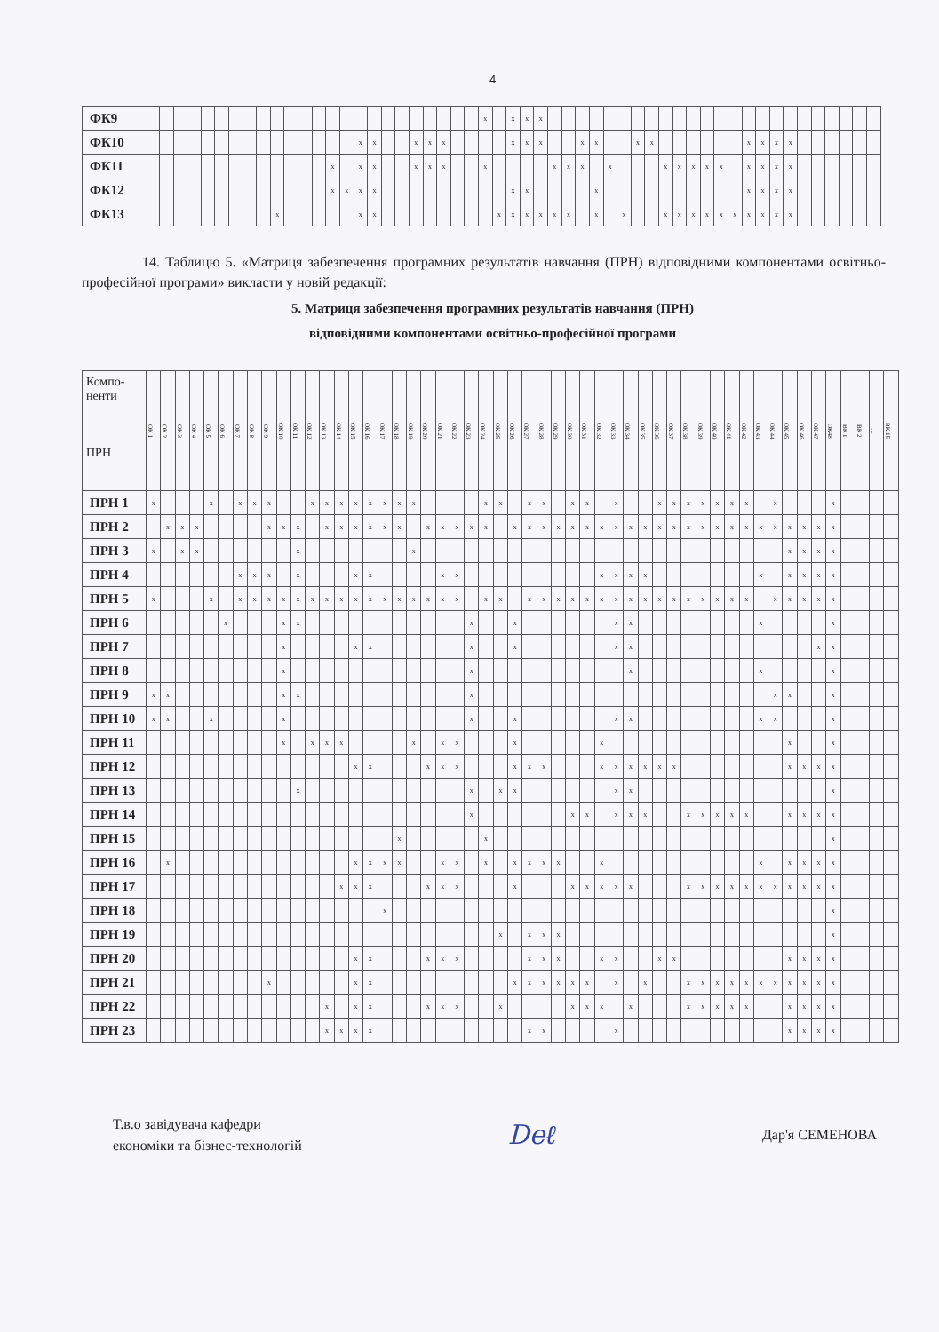4
| ФК9 | | | | | | | | | | | | | | | | | | | | | | | | x | | x | x | x | | | | | | | | | | | | | | | | | | | | | | | | |
| ФК10 | | | | | | | | | | | | | | | x | x | | | x | x | x | | | | | x | x | x | | | x | x | | | x | x | | | | | | | x | x | x | x | | | | | | |
| ФК11 | | | | | | | | | | | | | x | | x | x | | | x | x | x | | | x | | | | | x | x | x | | x | | | | x | x | x | x | x | | x | x | x | x | | | | | | |
| ФК12 | | | | | | | | | | | | | x | x | x | x | | | | | | | | | | x | x | | | | | x | | | | | | | | | | | x | x | x | x | | | | | | |
| ФК13 | | | | | | | | | x | | | | | | x | x | | | | | | | | | x | x | x | x | x | x | | x | | x | | | x | x | x | x | x | x | x | x | x | x | | | | | | |
14. Таблицю 5. «Матриця забезпечення програмних результатів навчання (ПРН) відповідними компонентами освітньо-професійної програми» викласти у новій редакції:
5. Матриця забезпечення програмних результатів навчання (ПРН)
відповідними компонентами освітньо-професійної програми
| Компо- ненти ПРН | ОК 1 | ОК 2 | ОК 3 | ОК 4 | ОК 5 | ОК 6 | ОК 7 | ОК 8 | ОК 9 | ОК 10 | ОК 11 | ОК 12 | ОК 13 | ОК 14 | ОК 15 | ОК 16 | ОК 17 | ОК 18 | ОК 19 | ОК 20 | ОК 21 | ОК 22 | ОК 23 | ОК 24 | ОК 25 | ОК 26 | ОК 27 | ОК 28 | ОК 29 | ОК 30 | ОК 31 | ОК 32 | ОК 33 | ОК 34 | ОК 35 | ОК 36 | ОК 37 | ОК 38 | ОК 39 | ОК 40 | ОК 41 | ОК 42 | ОК 43 | ОК 44 | ОК 45 | ОК 46 | ОК 47 | ОК48 | ВК 1 | ВК 2 | … | ВК 15 |
| --- | --- | --- | --- | --- | --- | --- | --- | --- | --- | --- | --- | --- | --- | --- | --- | --- | --- | --- | --- | --- | --- | --- | --- | --- | --- | --- | --- | --- | --- | --- | --- | --- | --- | --- | --- | --- | --- | --- | --- | --- | --- | --- | --- | --- | --- | --- | --- | --- | --- | --- | --- | --- |
| ПРН 1 | x | | | | x | | x | x | x | | | x | x | x | x | x | x | x | x | | | | | x | x | | x | x | | x | x | | x | | | x | x | x | x | x | x | x | | x | | | | x | | | | |
| ПРН 2 | | x | x | x | | | | | x | x | x | | x | x | x | x | x | x | | x | x | x | x | x | | x | x | x | x | x | x | x | x | x | x | x | x | x | x | x | x | x | x | x | x | x | x | x | | | | |
| ПРН 3 | x | | x | x | | | | | | | x | | | | | | | | x | | | | | | | | | | | | | | | | | | | | | | | | | | x | x | x | x | | | | |
| ПРН 4 | | | | | | | x | x | x | | x | | | | x | x | | | | | x | x | | | | | | | | | | x | x | x | x | | | | | | | | x | | x | x | x | x | | | | |
| ПРН 5 | x | | | | x | | x | x | x | x | x | x | x | x | x | x | x | x | x | x | x | x | | x | x | | x | x | x | x | x | x | x | x | x | x | x | x | x | x | x | x | | x | x | x | x | x | | | | |
| ПРН 6 | | | | | | x | | | | x | x | | | | | | | | | | | | x | | | x | | | | | | | x | x | | | | | | | | | x | | | | | x | | | | |
| ПРН 7 | | | | | | | | | | x | | | | | x | x | | | | | | | x | | | x | | | | | | | x | x | | | | | | | | | | | | | x | x | | | | |
| ПРН 8 | | | | | | | | | | x | | | | | | | | | | | | | x | | | | | | | | | | | x | | | | | | | | | x | | | | | x | | | | |
| ПРН 9 | x | x | | | | | | | | x | x | | | | | | | | | | | | x | | | | | | | | | | | | | | | | | | | | | x | x | | | x | | | | |
| ПРН 10 | x | x | | | x | | | | | x | | | | | | | | | | | | | x | | | x | | | | | | | x | x | | | | | | | | | x | x | | | | x | | | | |
| ПРН 11 | | | | | | | | | | x | | x | x | x | | | | | x | | x | x | | | | x | | | | | | x | | | | | | | | | | | | | x | | | x | | | | |
| ПРН 12 | | | | | | | | | | | | | | | x | x | | | | x | x | x | | | | x | x | x | | | | x | x | x | x | x | x | | | | | | | | x | x | x | x | | | | |
| ПРН 13 | | | | | | | | | | | x | | | | | | | | | | | | x | | x | x | | | | | | | x | x | | | | | | | | | | | | | | x | | | | |
| ПРН 14 | | | | | | | | | | | | | | | | | | | | | | | x | | | | | | | x | x | | x | x | x | | | x | x | x | x | x | | | x | x | x | x | | | | |
| ПРН 15 | | | | | | | | | | | | | | | | | | x | | | | | | x | | | | | | | | | | | | | | | | | | | | | | | | x | | | | |
| ПРН 16 | | x | | | | | | | | | | | | | x | x | x | x | | | x | x | | x | | x | x | x | x | | | x | | | | | | | | | | | x | | x | x | x | x | | | | |
| ПРН 17 | | | | | | | | | | | | | | x | x | x | | | | x | x | x | | | | x | | | | x | x | x | x | x | | | | x | x | x | x | x | x | x | x | x | x | x | | | | |
| ПРН 18 | | | | | | | | | | | | | | | | | x | | | | | | | | | | | | | | | | | | | | | | | | | | | | | | | x | | | | |
| ПРН 19 | | | | | | | | | | | | | | | | | | | | | | | | | x | | x | x | x | | | | | | | | | | | | | | | | | | | x | | | | |
| ПРН 20 | | | | | | | | | | | | | | | x | x | | | | x | x | x | | | | | x | x | x | | | x | x | | | x | x | | | | | | | | x | x | x | x | | | | |
| ПРН 21 | | | | | | | | | x | | | | | | x | x | | | | | | | | | | x | x | x | x | x | x | | x | | x | | | x | x | x | x | x | x | x | x | x | x | x | | | | |
| ПРН 22 | | | | | | | | | | | | | x | | x | x | | | | x | x | x | | | x | | | | | x | x | x | | x | | | | x | x | x | x | x | | | x | x | x | x | | | | |
| ПРН 23 | | | | | | | | | | | | | x | x | x | x | | | | | | | | | | | x | x | | | | | x | | | | | | | | | | | | x | x | x | x | | | | |
Т.в.о завідувача кафедри
економіки та бізнес-технологій
Deℓ
Дар'я СЕМЕНОВА